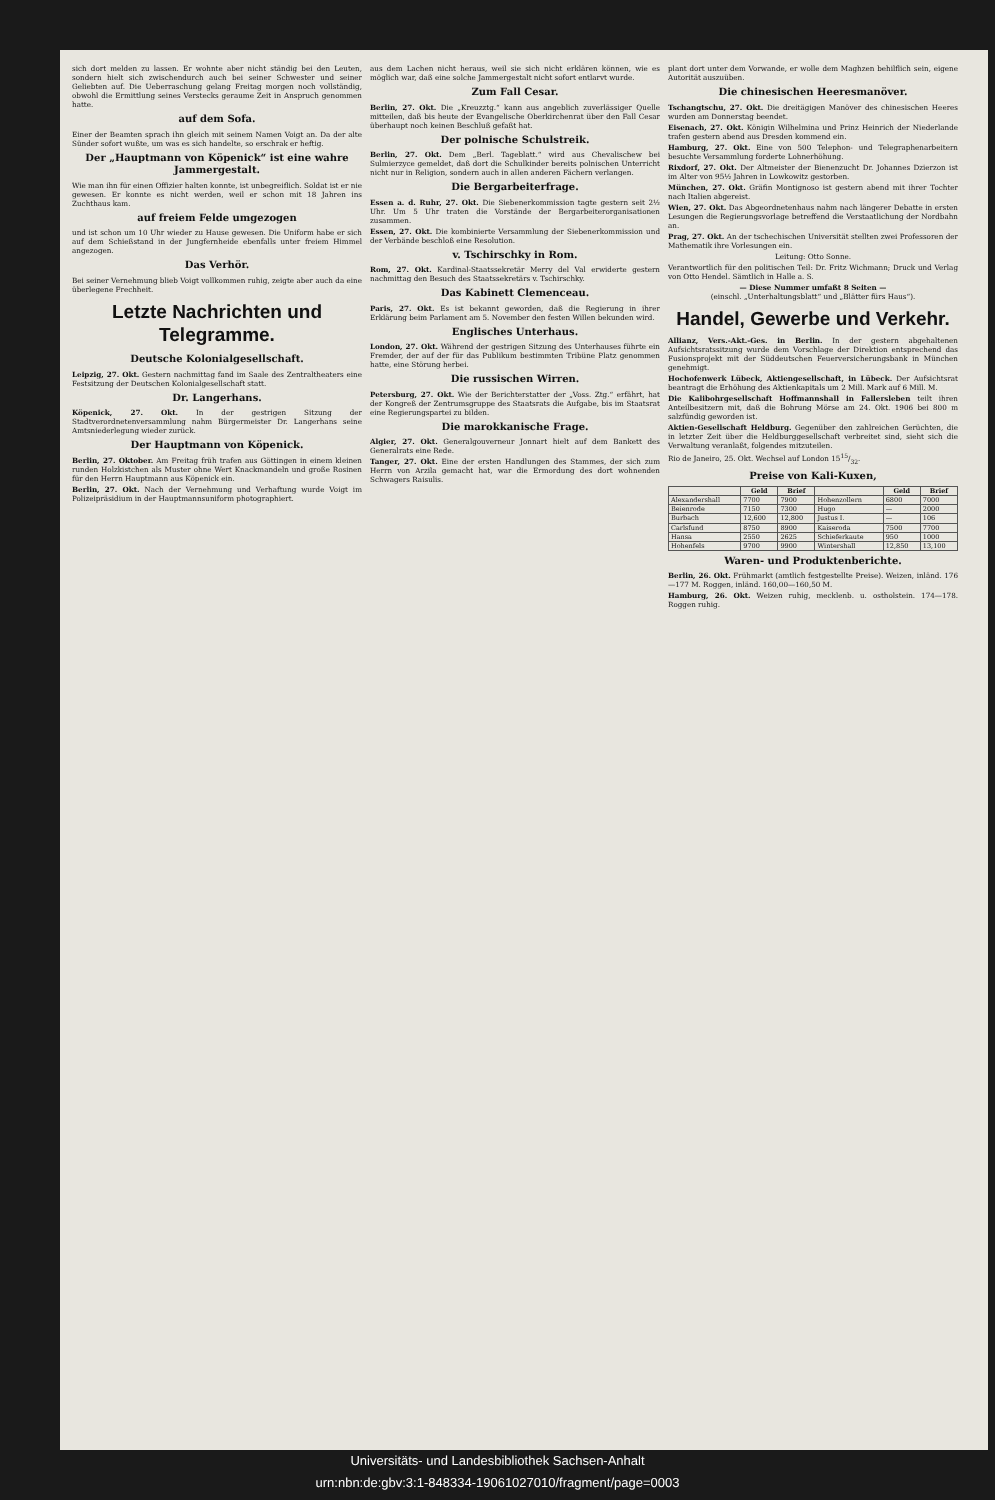sich dort melden zu lassen. Er wohnte aber nicht ständig bei den Leuten, sondern hielt sich zwischendurch auch bei seiner Schwester und seiner Geliebten auf. Die Ueberraschung gelang Freitag morgen noch vollständig, obwohl die Ermittlung seines Verstecks geraume Zeit in Anspruch genommen hatte.
auf dem Sofa.
Einer der Beamten sprach ihn gleich mit seinem Namen Voigt an. Da der alte Sünder sofort wußte, um was es sich handelte, so erschrak er heftig.
Der „Hauptmann von Köpenick“ ist eine wahre Jammergestalt.
Wie man ihn für einen Offizier halten konnte, ist unbegreiflich. Soldat ist er nie gewesen. Er konnte es nicht werden, weil er schon mit 18 Jahren ins Zuchthaus kam.
auf freiem Felde umgezogen
und ist schon um 10 Uhr wieder zu Hause gewesen. Die Uniform habe er sich auf dem Schießstand in der Jungfernheide ebenfalls unter freiem Himmel angezogen.
Das Verhör.
Bei seiner Vernehmung blieb Voigt vollkommen ruhig, zeigte aber auch da eine überlegene Frechheit.
Letzte Nachrichten und Telegramme.
Deutsche Kolonialgesellschaft.
Leipzig, 27. Okt. Gestern nachmittag fand im Saale des Zentraltheaters eine Festsitzung der Deutschen Kolonialgesellschaft statt.
Dr. Langerhans.
Köpenick, 27. Okt. In der gestrigen Sitzung der Stadtverordnetenversammlung nahm Bürgermeister Dr. Langerhans seine Amtsniederlegung wieder zurück.
Der Hauptmann von Köpenick.
Berlin, 27. Oktober. Am Freitag früh trafen aus Göttingen in einem kleinen runden Holzkistchen als Muster ohne Wert Knackmandeln und große Rosinen für den Herrn Hauptmann aus Köpenick ein.
Berlin, 27. Okt. Nach der Vernehmung und Verhaftung wurde Voigt im Polizeipräsidium in der Hauptmannsuniform photographiert.
aus dem Lachen nicht heraus, weil sie sich nicht erklären können, wie es möglich war, daß eine solche Jammergestalt nicht sofort entlarvt wurde.
Zum Fall Cesar.
Berlin, 27. Okt. Die „Kreuzztg.“ kann aus angeblich zuverlässiger Quelle mitteilen, daß bis heute der Evangelische Oberkirchenrat über den Fall Cesar überhaupt noch keinen Beschluß gefaßt hat.
Der polnische Schulstreik.
Berlin, 27. Okt. Dem „Berl. Tageblatt.“ wird aus Chevalischew bei Sulmierzyce gemeldet, daß dort die Schulkinder bereits polnischen Unterricht nicht nur in Religion, sondern auch in allen anderen Fächern verlangen.
Die Bergarbeiterfrage.
Essen a. d. Ruhr, 27. Okt. Die Siebenerkommission tagte gestern seit 2½ Uhr. Um 5 Uhr traten die Vorstände der Bergarbeiterorganisationen zusammen.
Essen, 27. Okt. Die kombinierte Versammlung der Siebenerkommission und der Verbände beschloß eine Resolution.
v. Tschirschky in Rom.
Rom, 27. Okt. Kardinal-Staatssekretär Merry del Val erwiderte gestern nachmittag den Besuch des Staatssekretärs v. Tschirschky.
Das Kabinett Clemenceau.
Paris, 27. Okt. Es ist bekannt geworden, daß die Regierung in ihrer Erklärung beim Parlament am 5. November den festen Willen bekunden wird.
Englisches Unterhaus.
London, 27. Okt. Während der gestrigen Sitzung des Unterhauses führte ein Fremder, der auf der für das Publikum bestimmten Tribüne Platz genommen hatte, eine Störung herbei.
Die russischen Wirren.
Petersburg, 27. Okt. Wie der Berichterstatter der „Voss. Ztg.“ erfährt, hat der Kongreß der Zentrumsgruppe des Staatsrats die Aufgabe, bis im Staatsrat eine Regierungspartei zu bilden.
Die marokkanische Frage.
Algier, 27. Okt. Generalgouverneur Jonnart hielt auf dem Bankett des Generalrats eine Rede.
Tanger, 27. Okt. Eine der ersten Handlungen des Stammes, der sich zum Herrn von Arzila gemacht hat, war die Ermordung des dort wohnenden Schwagers Raisulis.
plant dort unter dem Vorwande, er wolle dem Maghzen behilflich sein, eigene Autorität auszuüben.
Die chinesischen Heeresmanöver.
Tschangtschu, 27. Okt. Die dreitägigen Manöver des chinesischen Heeres wurden am Donnerstag beendet.
Eisenach, 27. Okt. Königin Wilhelmina und Prinz Heinrich der Niederlande trafen gestern abend aus Dresden kommend ein.
Hamburg, 27. Okt. Eine von 500 Telephon- und Telegraphenarbeitern besuchte Versammlung forderte Lohnerhöhung.
Rixdorf, 27. Okt. Der Altmeister der Bienenzucht Dr. Johannes Dzierzon ist im Alter von 95½ Jahren in Lowkowitz gestorben.
München, 27. Okt. Gräfin Montignoso ist gestern abend mit ihrer Tochter nach Italien abgereist.
Wien, 27. Okt. Das Abgeordnetenhaus nahm nach längerer Debatte in ersten Lesungen die Regierungsvorlage betreffend die Verstaatlichung der Nordbahn an.
Prag, 27. Okt. An der tschechischen Universität stellten zwei Professoren der Mathematik ihre Vorlesungen ein.
Leitung: Otto Sonne.
Verantwortlich für den politischen Teil: Dr. Fritz Wichmann; Druck und Verlag von Otto Hendel. Sämtlich in Halle a. S.
— Diese Nummer umfaßt 8 Seiten —
(einschl. „Unterhaltungsblatt“ und „Blätter fürs Haus“).
Handel, Gewerbe und Verkehr.
Allianz, Vers.-Akt.-Ges. in Berlin. In der gestern abgehaltenen Aufsichtsratssitzung wurde dem Vorschlage der Direktion entsprechend das Fusionsprojekt mit der Süddeutschen Feuerversicherungsbank in München genehmigt.
Hochofenwerk Lübeck, Aktiengesellschaft, in Lübeck. Der Aufsichtsrat beantragt die Erhöhung des Aktienkapitals um 2 Mill. Mark auf 6 Mill. M.
Die Kalibohrgesellschaft Hoffmannshall in Fallersleben teilt ihren Anteilbesitzern mit, daß die Bohrung Mörse am 24. Okt. 1906 bei 800 m salzfündig geworden ist.
Aktien-Gesellschaft Heldburg. Gegenüber den zahlreichen Gerüchten, die in letzter Zeit über die Heldburggesellschaft verbreitet sind, sieht sich die Verwaltung veranlaßt, folgendes mitzuteilen.
Rio de Janeiro, 25. Okt. Wechsel auf London 1515/32.
Preise von Kali-Kuxen,
| | Geld | Brief | | Geld | Brief |
| --- | --- | --- | --- | --- | --- |
| Alexandershall | 7700 | 7900 | Hohenzollern | 6800 | 7000 |
| Beienrode | 7150 | 7300 | Hugo | — | 2000 |
| Burbach | 12,600 | 12,800 | Justus I. | — | 106 |
| Carlsfund | 8750 | 8900 | Kaiseroda | 7500 | 7700 |
| Hansa | 2550 | 2625 | Schieferkaute | 950 | 1000 |
| Hohenfels | 9700 | 9900 | Wintershall | 12,850 | 13,100 |
Waren- und Produktenberichte.
Berlin, 26. Okt. Frühmarkt (amtlich festgestellte Preise). Weizen, inländ. 176—177 M. Roggen, inländ. 160,00—160,50 M.
Hamburg, 26. Okt. Weizen ruhig, mecklenb. u. ostholstein. 174—178. Roggen ruhig.
Universitäts- und Landesbibliothek Sachsen-Anhalt
urn:nbn:de:gbv:3:1-848334-19061027010/fragment/page=0003